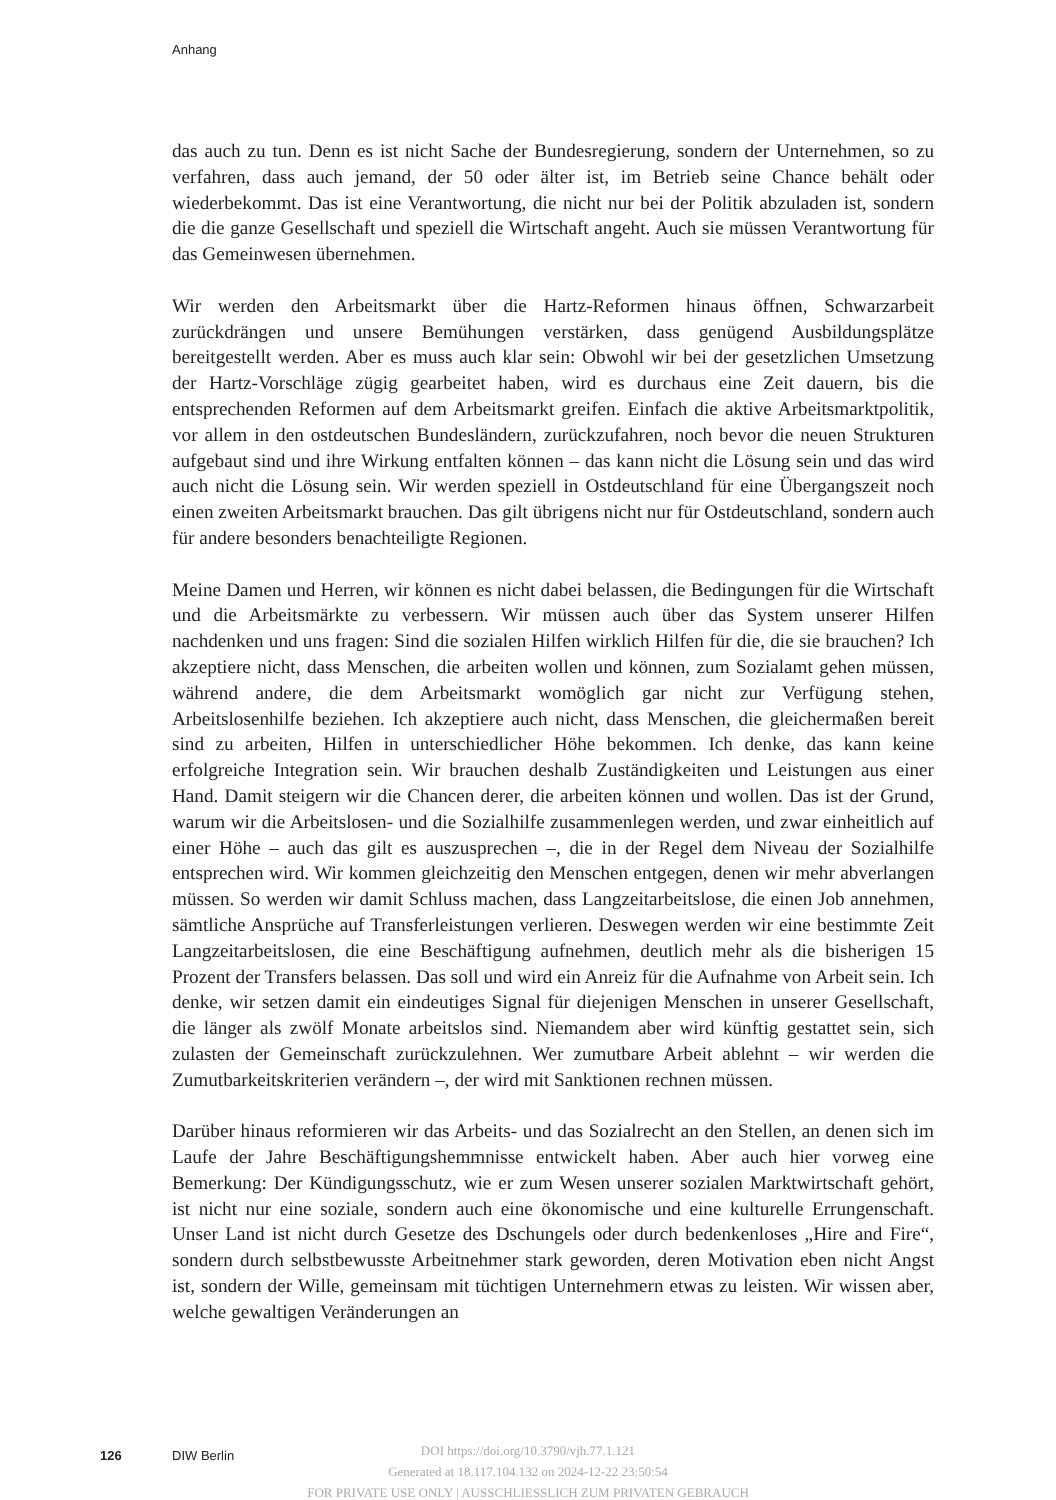Anhang
das auch zu tun. Denn es ist nicht Sache der Bundesregierung, sondern der Unternehmen, so zu verfahren, dass auch jemand, der 50 oder älter ist, im Betrieb seine Chance behält oder wiederbekommt. Das ist eine Verantwortung, die nicht nur bei der Politik abzuladen ist, sondern die die ganze Gesellschaft und speziell die Wirtschaft angeht. Auch sie müssen Verantwortung für das Gemeinwesen übernehmen.
Wir werden den Arbeitsmarkt über die Hartz-Reformen hinaus öffnen, Schwarzarbeit zurückdrängen und unsere Bemühungen verstärken, dass genügend Ausbildungsplätze bereitgestellt werden. Aber es muss auch klar sein: Obwohl wir bei der gesetzlichen Umsetzung der Hartz-Vorschläge zügig gearbeitet haben, wird es durchaus eine Zeit dauern, bis die entsprechenden Reformen auf dem Arbeitsmarkt greifen. Einfach die aktive Arbeitsmarktpolitik, vor allem in den ostdeutschen Bundesländern, zurückzufahren, noch bevor die neuen Strukturen aufgebaut sind und ihre Wirkung entfalten können – das kann nicht die Lösung sein und das wird auch nicht die Lösung sein. Wir werden speziell in Ostdeutschland für eine Übergangszeit noch einen zweiten Arbeitsmarkt brauchen. Das gilt übrigens nicht nur für Ostdeutschland, sondern auch für andere besonders benachteiligte Regionen.
Meine Damen und Herren, wir können es nicht dabei belassen, die Bedingungen für die Wirtschaft und die Arbeitsmärkte zu verbessern. Wir müssen auch über das System unserer Hilfen nachdenken und uns fragen: Sind die sozialen Hilfen wirklich Hilfen für die, die sie brauchen? Ich akzeptiere nicht, dass Menschen, die arbeiten wollen und können, zum Sozialamt gehen müssen, während andere, die dem Arbeitsmarkt womöglich gar nicht zur Verfügung stehen, Arbeitslosenhilfe beziehen. Ich akzeptiere auch nicht, dass Menschen, die gleichermaßen bereit sind zu arbeiten, Hilfen in unterschiedlicher Höhe bekommen. Ich denke, das kann keine erfolgreiche Integration sein. Wir brauchen deshalb Zuständigkeiten und Leistungen aus einer Hand. Damit steigern wir die Chancen derer, die arbeiten können und wollen. Das ist der Grund, warum wir die Arbeitslosen- und die Sozialhilfe zusammenlegen werden, und zwar einheitlich auf einer Höhe – auch das gilt es auszusprechen –, die in der Regel dem Niveau der Sozialhilfe entsprechen wird. Wir kommen gleichzeitig den Menschen entgegen, denen wir mehr abverlangen müssen. So werden wir damit Schluss machen, dass Langzeitarbeitslose, die einen Job annehmen, sämtliche Ansprüche auf Transferleistungen verlieren. Deswegen werden wir eine bestimmte Zeit Langzeitarbeitslosen, die eine Beschäftigung aufnehmen, deutlich mehr als die bisherigen 15 Prozent der Transfers belassen. Das soll und wird ein Anreiz für die Aufnahme von Arbeit sein. Ich denke, wir setzen damit ein eindeutiges Signal für diejenigen Menschen in unserer Gesellschaft, die länger als zwölf Monate arbeitslos sind. Niemandem aber wird künftig gestattet sein, sich zulasten der Gemeinschaft zurückzulehnen. Wer zumutbare Arbeit ablehnt – wir werden die Zumutbarkeitskriterien verändern –, der wird mit Sanktionen rechnen müssen.
Darüber hinaus reformieren wir das Arbeits- und das Sozialrecht an den Stellen, an denen sich im Laufe der Jahre Beschäftigungshemmnisse entwickelt haben. Aber auch hier vorweg eine Bemerkung: Der Kündigungsschutz, wie er zum Wesen unserer sozialen Marktwirtschaft gehört, ist nicht nur eine soziale, sondern auch eine ökonomische und eine kulturelle Errungenschaft. Unser Land ist nicht durch Gesetze des Dschungels oder durch bedenkenloses „Hire and Fire“, sondern durch selbstbewusste Arbeitnehmer stark geworden, deren Motivation eben nicht Angst ist, sondern der Wille, gemeinsam mit tüchtigen Unternehmern etwas zu leisten. Wir wissen aber, welche gewaltigen Veränderungen an
126 DIW Berlin
DOI https://doi.org/10.3790/vjh.77.1.121
Generated at 18.117.104.132 on 2024-12-22 23:50:54
FOR PRIVATE USE ONLY | AUSSCHLIESSLICH ZUM PRIVATEN GEBRAUCH